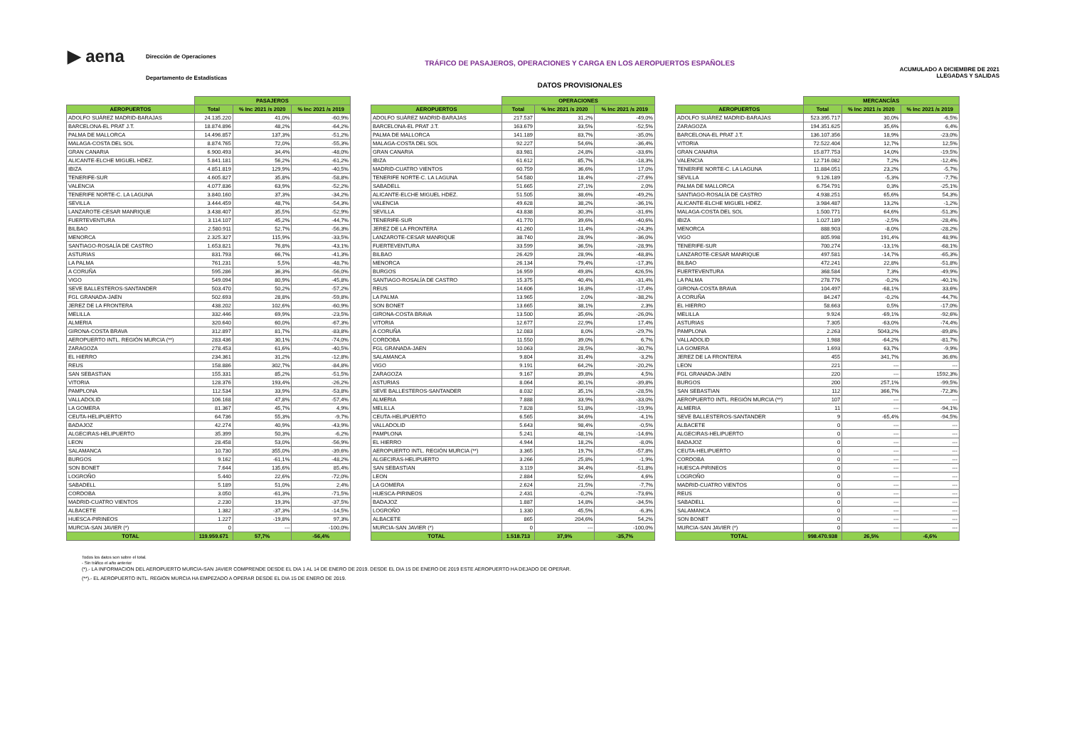▶ aena
Dirección de Operaciones
Departamento de Estadísticas
TRÁFICO DE PASAJEROS, OPERACIONES Y CARGA EN LOS AEROPUERTOS ESPAÑOLES
DATOS PROVISIONALES
ACUMULADO A DICIEMBRE DE 2021
LLEGADAS Y SALIDAS
| | PASAJEROS | | |
| --- | --- | --- | --- |
| AEROPUERTOS | Total | % Inc 2021 /s 2020 | % Inc 2021 /s 2019 |
| ADOLFO SUÁREZ MADRID-BARAJAS | 24.135.220 | 41,0% | -60,9% |
| BARCELONA-EL PRAT J.T. | 18.874.896 | 48,2% | -64,2% |
| PALMA DE MALLORCA | 14.496.857 | 137,3% | -51,2% |
| MALAGA-COSTA DEL SOL | 8.874.765 | 72,0% | -55,3% |
| GRAN CANARIA | 6.900.493 | 34,4% | -48,0% |
| ALICANTE-ELCHE MIGUEL HDEZ. | 5.841.181 | 56,2% | -61,2% |
| IBIZA | 4.851.819 | 129,9% | -40,5% |
| TENERIFE-SUR | 4.605.827 | 35,8% | -58,8% |
| VALENCIA | 4.077.836 | 63,9% | -52,2% |
| TENERIFE NORTE-C. LA LAGUNA | 3.840.160 | 37,3% | -34,2% |
| SEVILLA | 3.444.459 | 48,7% | -54,3% |
| LANZAROTE-CESAR MANRIQUE | 3.438.407 | 35,5% | -52,9% |
| FUERTEVENTURA | 3.114.107 | 45,2% | -44,7% |
| BILBAO | 2.580.911 | 52,7% | -56,3% |
| MENORCA | 2.325.327 | 115,9% | -33,5% |
| SANTIAGO-ROSALÍA DE CASTRO | 1.653.821 | 76,8% | -43,1% |
| ASTURIAS | 831.793 | 66,7% | -41,3% |
| LA PALMA | 761.231 | 5,5% | -48,7% |
| A CORUÑA | 595.286 | 36,3% | -56,0% |
| VIGO | 549.094 | 80,9% | -45,8% |
| SEVE BALLESTEROS-SANTANDER | 503.470 | 50,2% | -57,2% |
| FGL GRANADA-JAEN | 502.693 | 28,8% | -59,8% |
| JEREZ DE LA FRONTERA | 438.202 | 102,6% | -60,9% |
| MELILLA | 332.446 | 69,9% | -23,5% |
| ALMERIA | 320.640 | 60,0% | -67,3% |
| GIRONA-COSTA BRAVA | 312.897 | 81,7% | -83,8% |
| AEROPUERTO INTL. REGIÓN MURCIA (**) | 283.436 | 30,1% | -74,0% |
| ZARAGOZA | 278.453 | 61,6% | -40,5% |
| EL HIERRO | 234.361 | 31,2% | -12,8% |
| REUS | 158.886 | 302,7% | -84,8% |
| SAN SEBASTIAN | 155.331 | 85,2% | -51,5% |
| VITORIA | 128.376 | 193,4% | -26,2% |
| PAMPLONA | 112.534 | 33,9% | -53,8% |
| VALLADOLID | 106.168 | 47,8% | -57,4% |
| LA GOMERA | 81.367 | 45,7% | 4,9% |
| CEUTA-HELIPUERTO | 64.736 | 55,3% | -9,7% |
| BADAJOZ | 42.274 | 40,9% | -43,9% |
| ALGECIRAS-HELIPUERTO | 35.399 | 50,3% | -6,2% |
| LEON | 28.458 | 53,0% | -56,9% |
| SALAMANCA | 10.730 | 355,0% | -39,6% |
| BURGOS | 9.162 | -61,1% | -48,2% |
| SON BONET | 7.644 | 135,6% | 85,4% |
| LOGROÑO | 5.440 | 22,6% | -72,0% |
| SABADELL | 5.189 | 51,0% | 2,4% |
| CORDOBA | 3.050 | -61,3% | -71,5% |
| MADRID-CUATRO VIENTOS | 2.230 | 19,3% | -37,5% |
| ALBACETE | 1.382 | -37,3% | -14,5% |
| HUESCA-PIRINEOS | 1.227 | -19,8% | 97,3% |
| MURCIA-SAN JAVIER (*) | 0 | --- | -100,0% |
| TOTAL | 119.959.671 | 57,7% | -56,4% |
| | OPERACIONES | | |
| --- | --- | --- | --- |
| AEROPUERTOS | Total | % Inc 2021 /s 2020 | % Inc 2021 /s 2019 |
| ADOLFO SUÁREZ MADRID-BARAJAS | 217.537 | 31,2% | -49,0% |
| BARCELONA-EL PRAT J.T. | 163.679 | 33,5% | -52,5% |
| PALMA DE MALLORCA | 141.189 | 83,7% | -35,0% |
| MALAGA-COSTA DEL SOL | 92.227 | 54,6% | -36,4% |
| GRAN CANARIA | 83.981 | 24,8% | -33,6% |
| IBIZA | 61.612 | 85,7% | -18,3% |
| MADRID-CUATRO VIENTOS | 60.759 | 36,6% | 17,0% |
| TENERIFE NORTE-C. LA LAGUNA | 54.580 | 18,4% | -27,6% |
| SABADELL | 51.665 | 27,1% | 2,0% |
| ALICANTE-ELCHE MIGUEL HDEZ. | 51.505 | 38,6% | -49,2% |
| VALENCIA | 49.628 | 38,2% | -36,1% |
| SEVILLA | 43.838 | 30,3% | -31,6% |
| TENERIFE-SUR | 41.770 | 39,6% | -40,6% |
| JEREZ DE LA FRONTERA | 41.260 | 11,4% | -24,3% |
| LANZAROTE-CESAR MANRIQUE | 38.740 | 28,9% | -36,0% |
| FUERTEVENTURA | 33.599 | 36,5% | -28,9% |
| BILBAO | 26.429 | 28,9% | -48,8% |
| MENORCA | 26.134 | 79,4% | -17,3% |
| BURGOS | 16.959 | 49,8% | 426,5% |
| SANTIAGO-ROSALÍA DE CASTRO | 15.375 | 40,4% | -31,4% |
| REUS | 14.606 | 16,8% | -17,4% |
| LA PALMA | 13.965 | 2,0% | -38,2% |
| SON BONET | 13.665 | 38,1% | 2,3% |
| GIRONA-COSTA BRAVA | 13.500 | 35,6% | -26,0% |
| VITORIA | 12.677 | 22,9% | 17,4% |
| A CORUÑA | 12.083 | 8,0% | -29,7% |
| CORDOBA | 11.550 | 39,0% | 6,7% |
| FGL GRANADA-JAEN | 10.063 | 28,5% | -30,7% |
| SALAMANCA | 9.804 | 31,4% | -3,2% |
| VIGO | 9.191 | 64,2% | -20,2% |
| ZARAGOZA | 9.167 | 39,8% | 4,5% |
| ASTURIAS | 8.064 | 30,1% | -39,8% |
| SEVE BALLESTEROS-SANTANDER | 8.032 | 35,1% | -28,5% |
| ALMERIA | 7.888 | 33,9% | -33,0% |
| MELILLA | 7.828 | 51,8% | -19,9% |
| CEUTA-HELIPUERTO | 6.565 | 34,6% | -4,1% |
| VALLADOLID | 5.643 | 98,4% | -0,5% |
| PAMPLONA | 5.241 | 48,1% | -14,6% |
| EL HIERRO | 4.944 | 18,2% | -8,0% |
| AEROPUERTO INTL. REGIÓN MURCIA (**) | 3.365 | 19,7% | -57,8% |
| ALGECIRAS-HELIPUERTO | 3.266 | 25,8% | -1,9% |
| SAN SEBASTIAN | 3.119 | 34,4% | -51,8% |
| LEON | 2.884 | 52,6% | 4,6% |
| LA GOMERA | 2.624 | 21,5% | -7,7% |
| HUESCA-PIRINEOS | 2.431 | -0,2% | -73,6% |
| BADAJOZ | 1.887 | 14,8% | -34,5% |
| LOGROÑO | 1.330 | 45,5% | -6,3% |
| ALBACETE | 865 | 204,6% | 54,2% |
| MURCIA-SAN JAVIER (*) | 0 | --- | -100,0% |
| TOTAL | 1.518.713 | 37,9% | -35,7% |
| | MERCANCÍAS | | |
| --- | --- | --- | --- |
| AEROPUERTOS | Total | % Inc 2021 /s 2020 | % Inc 2021 /s 2019 |
| ADOLFO SUÁREZ MADRID-BARAJAS | 523.395.717 | 30,0% | -6,5% |
| ZARAGOZA | 194.351.625 | 35,6% | 6,4% |
| BARCELONA-EL PRAT J.T. | 136.107.356 | 18,9% | -23,0% |
| VITORIA | 72.522.404 | 12,7% | 12,5% |
| GRAN CANARIA | 15.877.753 | 14,0% | -19,5% |
| VALENCIA | 12.716.082 | 7,2% | -12,4% |
| TENERIFE NORTE-C. LA LAGUNA | 11.884.051 | 23,2% | -5,7% |
| SEVILLA | 9.126.189 | -5,3% | -7,7% |
| PALMA DE MALLORCA | 6.754.791 | 0,3% | -25,1% |
| SANTIAGO-ROSALÍA DE CASTRO | 4.938.251 | 65,6% | 54,3% |
| ALICANTE-ELCHE MIGUEL HDEZ. | 3.984.487 | 13,2% | -1,2% |
| MALAGA-COSTA DEL SOL | 1.500.771 | 64,6% | -51,3% |
| IBIZA | 1.027.189 | -2,5% | -28,4% |
| MENORCA | 888.903 | -8,0% | -28,2% |
| VIGO | 805.998 | 191,4% | 48,9% |
| TENERIFE-SUR | 700.274 | -13,1% | -68,1% |
| LANZAROTE-CESAR MANRIQUE | 497.581 | -14,7% | -65,3% |
| BILBAO | 472.241 | 22,8% | -51,8% |
| FUERTEVENTURA | 368.584 | 7,3% | -49,9% |
| LA PALMA | 278.776 | -0,2% | -40,1% |
| GIRONA-COSTA BRAVA | 104.497 | -68,1% | 33,6% |
| A CORUÑA | 84.247 | -0,2% | -44,7% |
| EL HIERRO | 58.663 | 0,5% | -17,0% |
| MELILLA | 9.924 | -69,1% | -92,6% |
| ASTURIAS | 7.305 | -63,0% | -74,4% |
| PAMPLONA | 2.263 | 5043,2% | -89,8% |
| VALLADOLID | 1.988 | -64,2% | -81,7% |
| LA GOMERA | 1.693 | 63,7% | -9,9% |
| JEREZ DE LA FRONTERA | 455 | 341,7% | 36,6% |
| LEON | 221 | --- | --- |
| FGL GRANADA-JAEN | 220 | --- | 1592,3% |
| BURGOS | 200 | 257,1% | -99,5% |
| SAN SEBASTIAN | 112 | 366,7% | -72,3% |
| AEROPUERTO INTL. REGIÓN MURCIA (**) | 107 | --- | --- |
| ALMERIA | 11 | --- | -94,1% |
| SEVE BALLESTEROS-SANTANDER | 9 | -65,4% | -94,5% |
| ALBACETE | 0 | --- | --- |
| ALGECIRAS-HELIPUERTO | 0 | --- | --- |
| BADAJOZ | 0 | --- | --- |
| CEUTA-HELIPUERTO | 0 | --- | --- |
| CORDOBA | 0 | --- | --- |
| HUESCA-PIRINEOS | 0 | --- | --- |
| LOGROÑO | 0 | --- | --- |
| MADRID-CUATRO VIENTOS | 0 | --- | --- |
| REUS | 0 | --- | --- |
| SABADELL | 0 | --- | --- |
| SALAMANCA | 0 | --- | --- |
| SON BONET | 0 | --- | --- |
| MURCIA-SAN JAVIER (*) | 0 | --- | --- |
| TOTAL | 998.470.938 | 26,5% | -6,6% |
Todos los datos son sobre el total.
- Sin tráfico el año anterior
(*).- LA INFORMACION DEL AEROPUERTO MURCIA-SAN JAVIER COMPRENDE DESDE EL DIA 1 AL 14 DE ENERO DE 2019. DESDE EL DIA 15 DE ENERO DE 2019 ESTE AEROPUERTO HA DEJADO DE OPERAR.
(**).- EL AEROPUERTO INTL. REGION MURCIA HA EMPEZADO A OPERAR DESDE EL DIA 15 DE ENERO DE 2019.